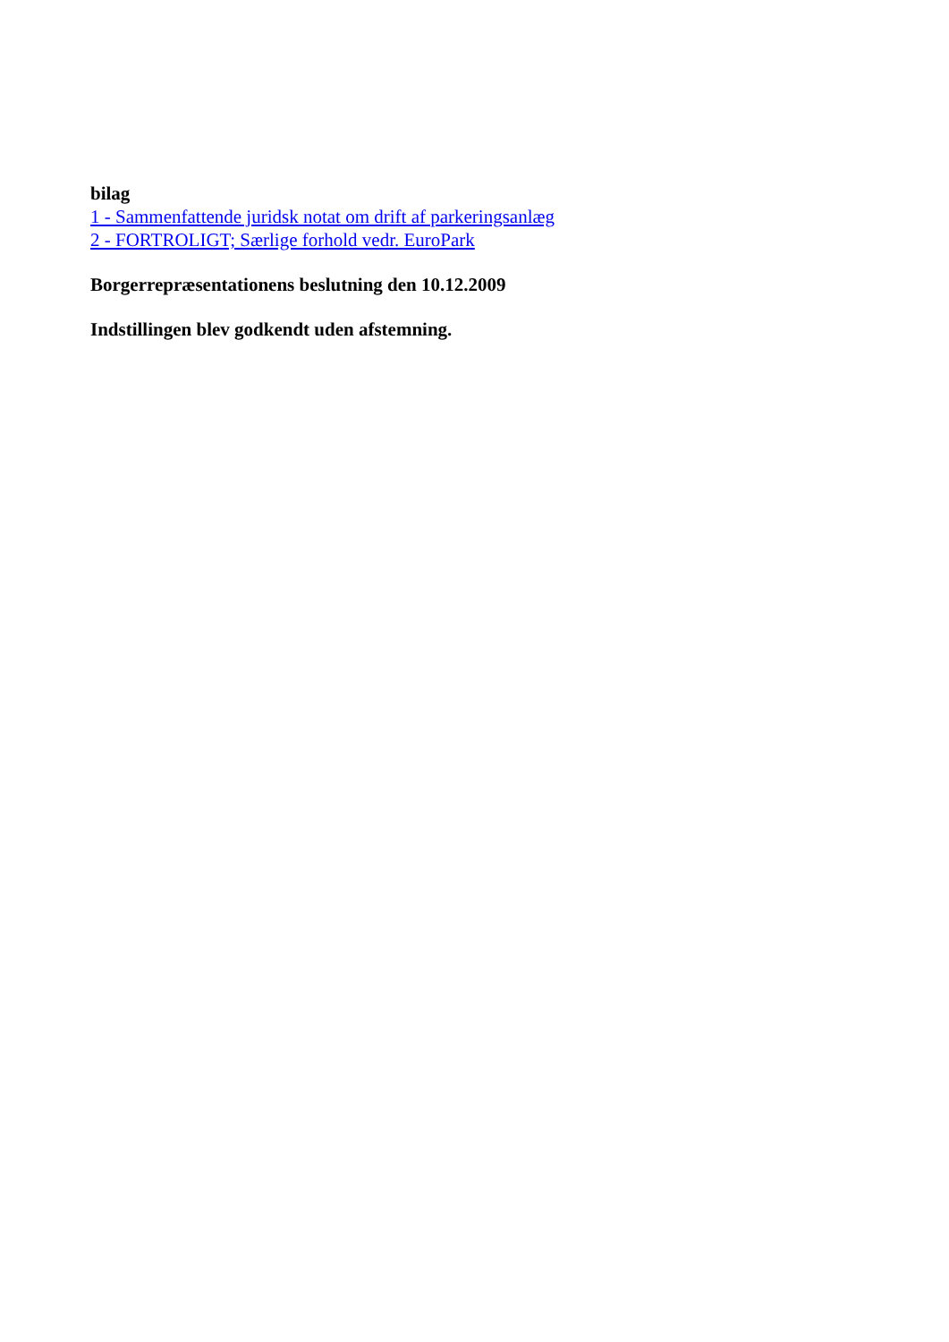bilag
1 - Sammenfattende juridsk notat om drift af parkeringsanlæg
2 - FORTROLIGT; Særlige forhold vedr. EuroPark
Borgerrepræsentationens beslutning den 10.12.2009
Indstillingen blev godkendt uden afstemning.